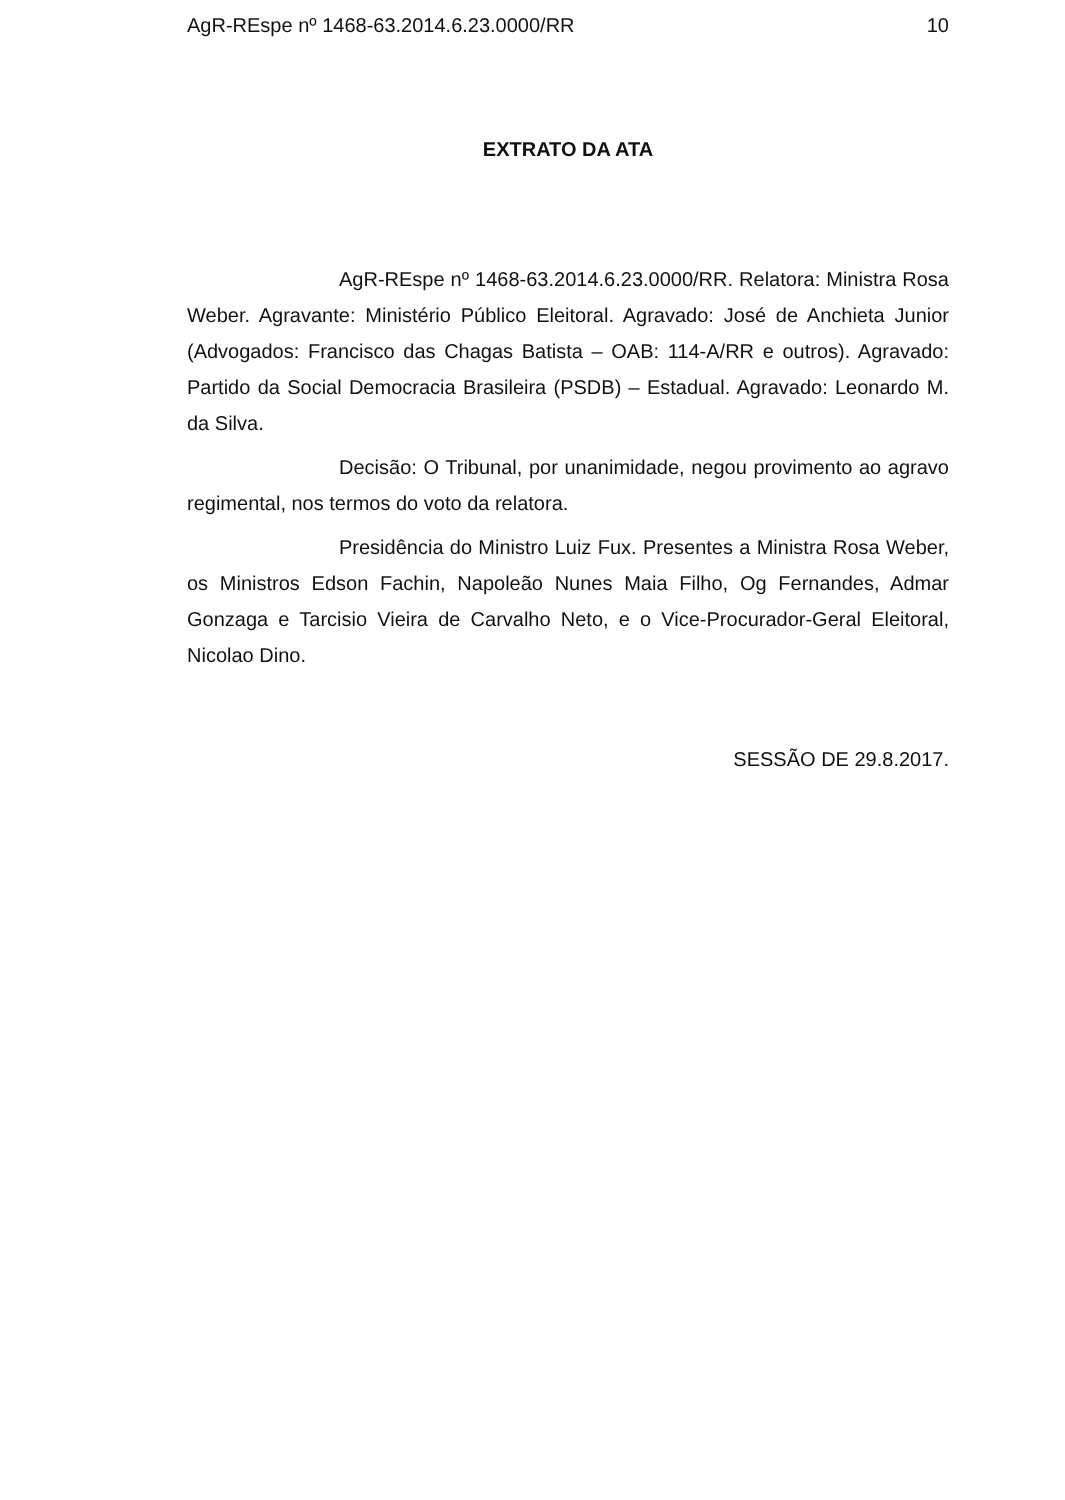AgR-REspe nº 1468-63.2014.6.23.0000/RR 10
EXTRATO DA ATA
AgR-REspe nº 1468-63.2014.6.23.0000/RR. Relatora: Ministra Rosa Weber. Agravante: Ministério Público Eleitoral. Agravado: José de Anchieta Junior (Advogados: Francisco das Chagas Batista – OAB: 114-A/RR e outros). Agravado: Partido da Social Democracia Brasileira (PSDB) – Estadual. Agravado: Leonardo M. da Silva.
Decisão: O Tribunal, por unanimidade, negou provimento ao agravo regimental, nos termos do voto da relatora.
Presidência do Ministro Luiz Fux. Presentes a Ministra Rosa Weber, os Ministros Edson Fachin, Napoleão Nunes Maia Filho, Og Fernandes, Admar Gonzaga e Tarcisio Vieira de Carvalho Neto, e o Vice-Procurador-Geral Eleitoral, Nicolao Dino.
SESSÃO DE 29.8.2017.